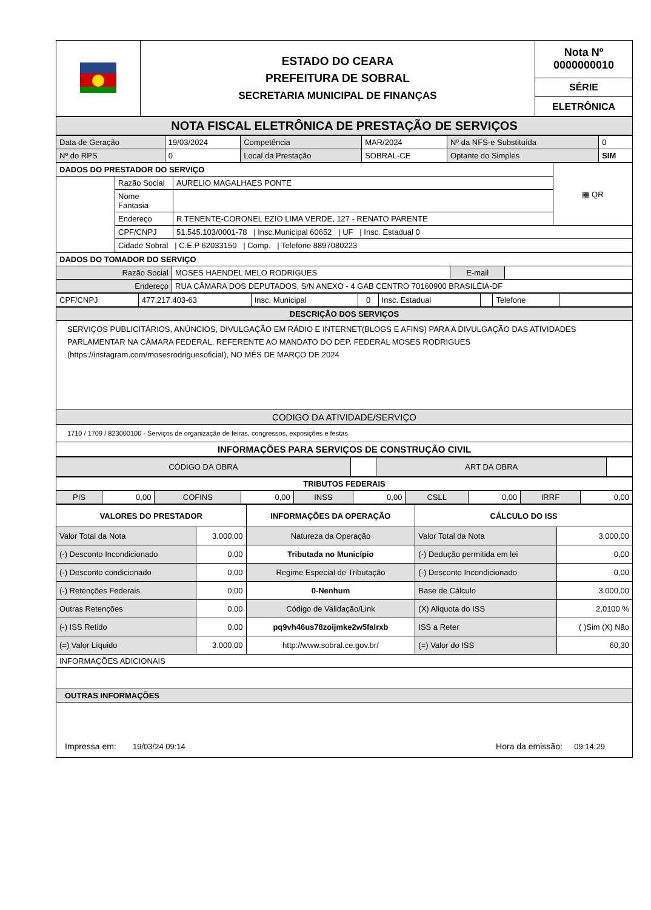| | ESTADO DO CEARA PREFEITURA DE SOBRAL SECRETARIA MUNICIPAL DE FINANÇAS | Nota Nº 0000000010 |
| | | SÉRIE |
| | | ELETRÔNICA |
| NOTA FISCAL ELETRÔNICA DE PRESTAÇÃO DE SERVIÇOS |
| Data de Geração | 19/03/2024 | Competência | MAR/2024 | Nº da NFS-e Substituída | 0 |
| Nº do RPS | 0 | Local da Prestação | SOBRAL-CE | Optante do Simples | SIM |
| DADOS DO PRESTADOR DO SERVIÇO | | | ▦ QR |
| | Razão Social | AURELIO MAGALHAES PONTE | |
| | Nome Fantasia | | |
| | Endereço | R TENENTE-CORONEL EZIO LIMA VERDE, 127 - RENATO PARENTE | |
| | CPF/CNPJ | 51.545.103/0001-78 / Insc.Municipal 60652 / UF / Insc. Estadual 0 | |
| | Cidade Sobral / C.E.P 62033150 / Comp. / Telefone 8897080223 | | |
| DADOS DO TOMADOR DO SERVIÇO | | | |
| Razão Social | MOSES HAENDEL MELO RODRIGUES | E-mail | |
| Endereço | RUA CÂMARA DOS DEPUTADOS, S/N ANEXO - 4 GAB CENTRO 70160900 BRASILÉIA-DF | | |
| CPF/CNPJ | 477.217.403-63 | Insc. Municipal | 0 | Insc. Estadual | | Telefone | |
| DESCRIÇÃO DOS SERVIÇOS |
| SERVIÇOS PUBLICITÁRIOS, ANÚNCIOS, DIVULGAÇÃO EM RÁDIO E INTERNET(BLOGS E AFINS) PARA A DIVULGAÇÃO DAS ATIVIDADES PARLAMENTAR NA CÂMARA FEDERAL, REFERENTE AO MANDATO DO DEP. FEDERAL MOSES RODRIGUES (https://instagram.com/mosesrodriguesoficial), NO MÊS DE MARÇO DE 2024 |
| CODIGO DA ATIVIDADE/SERVIÇO |
| 1710 / 1709 / 823000100 - Serviços de organização de feiras, congressos, exposições e festas |
| INFORMAÇÕES PARA SERVIÇOS DE CONSTRUÇÃO CIVIL |
| CÓDIGO DA OBRA | | ART DA OBRA | |
| TRIBUTOS FEDERAIS | | | | | | | | | |
| PIS | 0,00 | COFINS | 0,00 | INSS | 0,00 | CSLL | 0,00 | IRRF | 0,00 |
| VALORES DO PRESTADOR | | INFORMAÇÕES DA OPERAÇÃO | CÁLCULO DO ISS | |
| --- | --- | --- | --- | --- |
| Valor Total da Nota | 3.000,00 | Natureza da Operação | Valor Total da Nota | 3.000,00 |
| (-) Desconto Incondicionado | 0,00 | Tributada no Município | (-) Dedução permitida em lei | 0,00 |
| (-) Desconto condicionado | 0,00 | Regime Especial de Tributação | (-) Desconto Incondicionado | 0,00 |
| (-) Retenções Federais | 0,00 | 0-Nenhum | Base de Cálculo | 3.000,00 |
| Outras Retenções | 0,00 | Código de Validação/Link | (X) Aliquota do ISS | 2,0100 % |
| (-) ISS Retido | 0,00 | pq9vh46us78zoijmke2w5falrxb | ISS a Reter | ( )Sim (X) Não |
| (=) Valor Líquido | 3.000,00 | http://www.sobral.ce.gov.br/ | (=) Valor do ISS | 60,30 |
| INFORMAÇÕES ADICIONAIS | | | | |
| OUTRAS INFORMAÇÕES | | | | |
| Impressa em: 19/03/24 09:14 Hora da emissão: 09:14:29 | | | | |